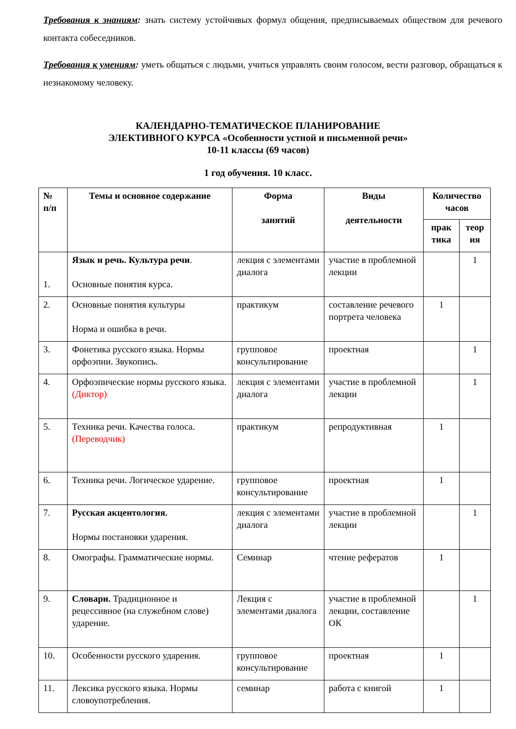Требования к знаниям: знать систему устойчивых формул общения, предписываемых обществом для речевого контакта собеседников.
Требования к умениям: уметь общаться с людьми, учиться управлять своим голосом, вести разговор, обращаться к незнакомому человеку.
КАЛЕНДАРНО-ТЕМАТИЧЕСКОЕ ПЛАНИРОВАНИЕ
ЭЛЕКТИВНОГО КУРСА «Особенности устной и письменной речи»
10-11 классы (69 часов)
1 год обучения. 10 класс.
| № п/п | Темы и основное содержание | Форма занятий | Виды деятельности | Количество часов | |
| --- | --- | --- | --- | --- | --- |
| | | | | прак тика | теор ия |
| 1. | Язык и речь. Культура речи . Основные понятия курса. | лекция с элементами диалога | участие в проблемной лекции | | 1 |
| 2. | Основные понятия культуры Норма и ошибка в речи. | практикум | составление речевого портрета человека | 1 | |
| 3. | Фонетика русского языка. Нормы орфоэпии. Звукопись. | групповое консультирование | проектная | | 1 |
| 4. | Орфоэпические нормы русского языка. (Диктор) | лекция с элементами диалога | участие в проблемной лекции | | 1 |
| 5. | Техника речи. Качества голоса. (Переводчик) | практикум | репродуктивная | 1 | |
| 6. | Техника речи. Логическое ударение. | групповое консультирование | проектная | 1 | |
| 7. | Русская акцентология. Нормы постановки ударения. | лекция с элементами диалога | участие в проблемной лекции | | 1 |
| 8. | Омографы. Грамматические нормы. | Семинар | чтение рефератов | 1 | |
| 9. | Словари. Традиционное и рецессивное (на служебном слове) ударение. | Лекция с элементами диалога | участие в проблемной лекции, составление ОК | | 1 |
| 10. | Особенности русского ударения. | групповое консультирование | проектная | 1 | |
| 11. | Лексика русского языка. Нормы словоупотребления. | семинар | работа с книгой | 1 | |